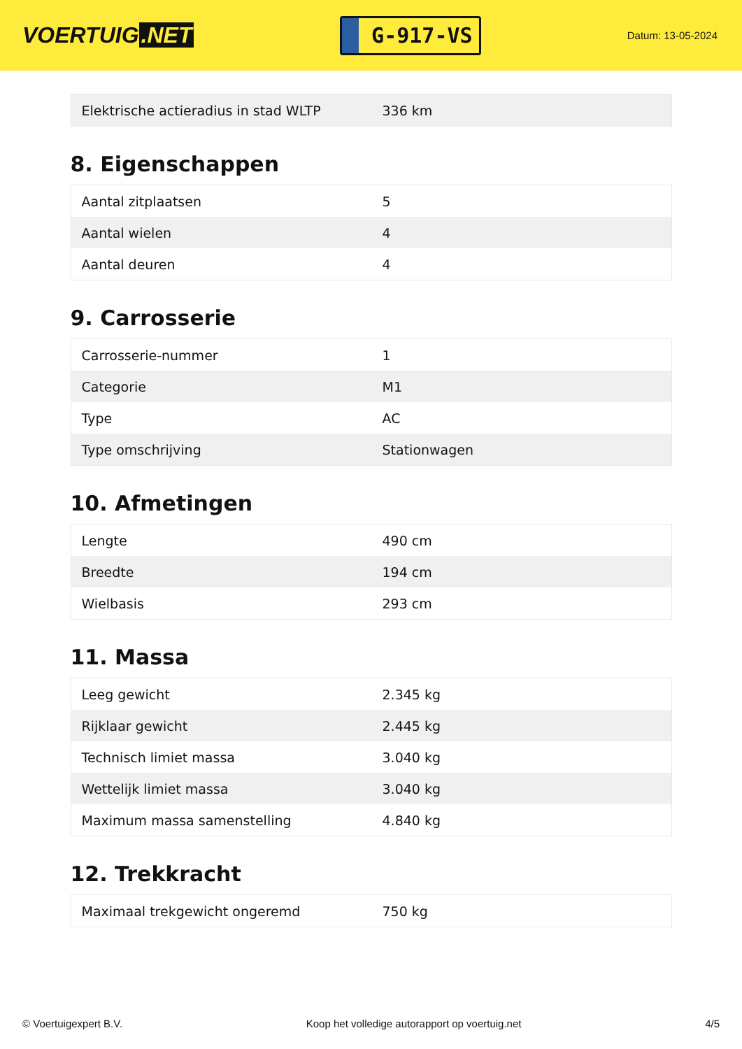VOERTUIG.NET
G-917-VS
Datum: 13-05-2024
| Elektrische actieradius in stad WLTP | 336 km |
8. Eigenschappen
| Aantal zitplaatsen | 5 |
| Aantal wielen | 4 |
| Aantal deuren | 4 |
9. Carrosserie
| Carrosserie-nummer | 1 |
| Categorie | M1 |
| Type | AC |
| Type omschrijving | Stationwagen |
10. Afmetingen
| Lengte | 490 cm |
| Breedte | 194 cm |
| Wielbasis | 293 cm |
11. Massa
| Leeg gewicht | 2.345 kg |
| Rijklaar gewicht | 2.445 kg |
| Technisch limiet massa | 3.040 kg |
| Wettelijk limiet massa | 3.040 kg |
| Maximum massa samenstelling | 4.840 kg |
12. Trekkracht
| Maximaal trekgewicht ongeremd | 750 kg |
© Voertuigexpert B.V. Koop het volledige autorapport op voertuig.net 4/5